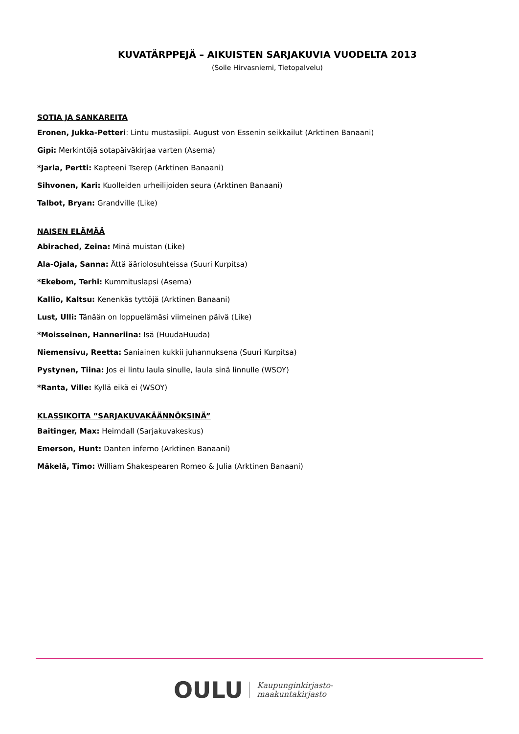KUVATÄRPPEJÄ – AIKUISTEN SARJAKUVIA VUODELTA 2013
(Soile Hirvasniemi, Tietopalvelu)
SOTIA JA SANKAREITA
Eronen, Jukka-Petteri: Lintu mustasiipi. August von Essenin seikkailut (Arktinen Banaani)
Gipi: Merkintöjä sotapäiväkirjaa varten (Asema)
*Jarla, Pertti: Kapteeni Tserep (Arktinen Banaani)
Sihvonen, Kari: Kuolleiden urheilijoiden seura (Arktinen Banaani)
Talbot, Bryan: Grandville (Like)
NAISEN ELÄMÄÄ
Abirached, Zeina: Minä muistan (Like)
Ala-Ojala, Sanna: Ättä ääriolosuhteissa (Suuri Kurpitsa)
*Ekebom, Terhi: Kummituslapsi (Asema)
Kallio, Kaltsu: Kenenkäs tyttöjä (Arktinen Banaani)
Lust, Ulli: Tänään on loppuelämäsi viimeinen päivä (Like)
*Moisseinen, Hanneriina: Isä (HuudaHuuda)
Niemensivu, Reetta: Saniainen kukkii juhannuksena (Suuri Kurpitsa)
Pystynen, Tiina: Jos ei lintu laula sinulle, laula sinä linnulle (WSOY)
*Ranta, Ville: Kyllä eikä ei (WSOY)
KLASSIKOITA ”SARJAKUVAKÄÄNNÖKSINÄ”
Baitinger, Max: Heimdall (Sarjakuvakeskus)
Emerson, Hunt: Danten inferno (Arktinen Banaani)
Mäkelä, Timo: William Shakespearen Romeo & Julia (Arktinen Banaani)
OULU Kaupunginkirjasto-
maakuntakirjasto